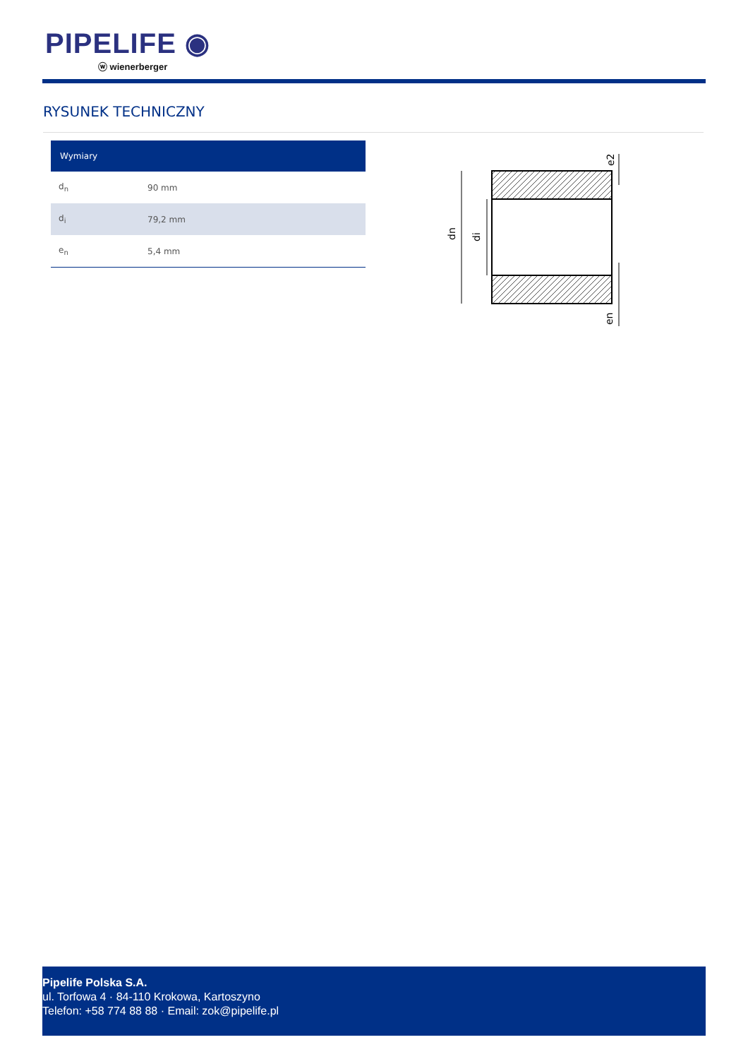PIPELIFE ◉
ⓦ wienerberger
RYSUNEK TECHNICZNY
| Wymiary | |
| --- | --- |
| d<sub>n</sub> | 90 mm |
| d<sub>i</sub> | 79,2 mm |
| e<sub>n</sub> | 5,4 mm |
dn
di
e2
en
Pipelife Polska S.A.
ul. Torfowa 4 · 84-110 Krokowa, Kartoszyno
Telefon: +58 774 88 88 · Email: zok@pipelife.pl